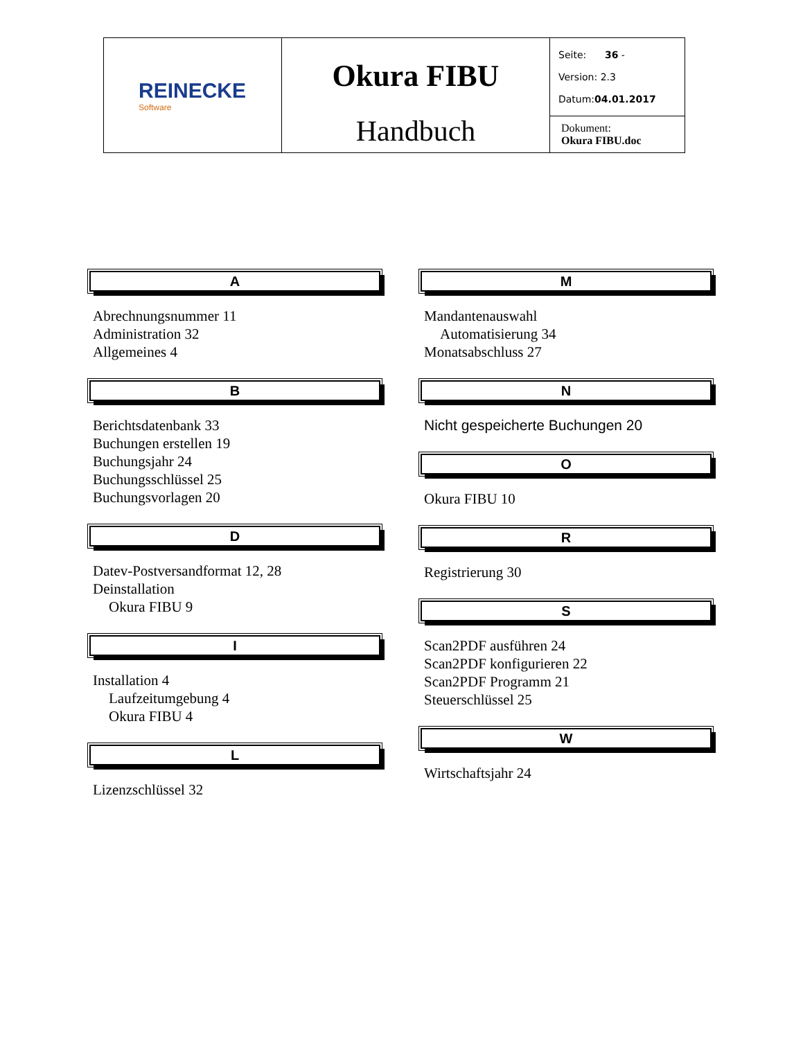| REINECKE Software | Okura FIBU Handbuch | Seite: 36 - Version: 2.3 Datum: 04.01.2017 |
| | | Dokument: Okura FIBU.doc |
A
Abrechnungsnummer 11
Administration 32
Allgemeines 4
B
Berichtsdatenbank 33
Buchungen erstellen 19
Buchungsjahr 24
Buchungsschlüssel 25
Buchungsvorlagen 20
D
Datev-Postversandformat 12, 28
Deinstallation
Okura FIBU 9
I
Installation 4
Laufzeitumgebung 4
Okura FIBU 4
L
Lizenzschlüssel 32
M
Mandantenauswahl
Automatisierung 34
Monatsabschluss 27
N
Nicht gespeicherte Buchungen 20
O
Okura FIBU 10
R
Registrierung 30
S
Scan2PDF ausführen 24
Scan2PDF konfigurieren 22
Scan2PDF Programm 21
Steuerschlüssel 25
W
Wirtschaftsjahr 24